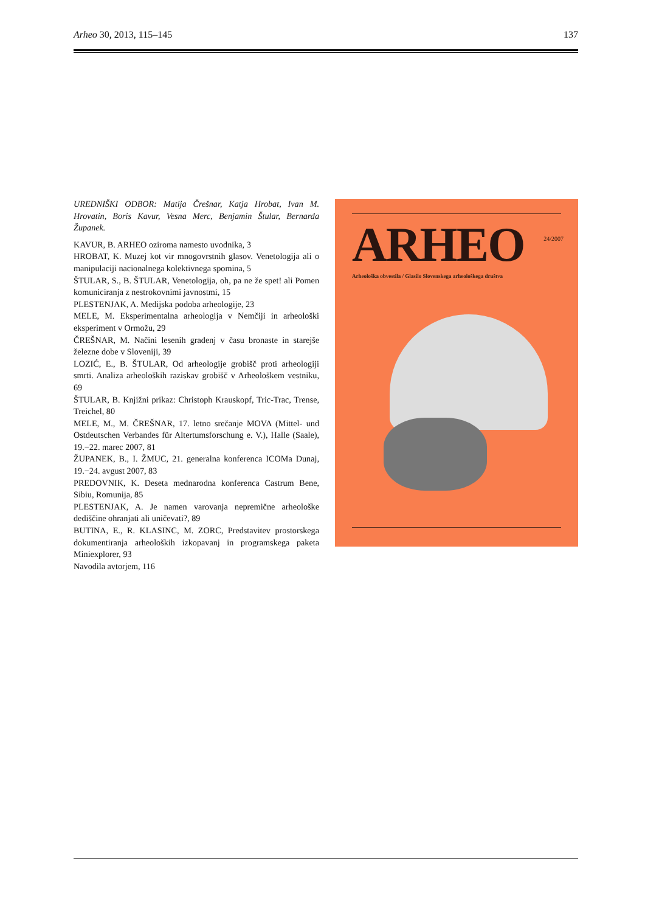Arheo 30, 2013, 115–145 137
UREDNIŠKI ODBOR: Matija Črešnar, Katja Hrobat, Ivan M. Hrovatin, Boris Kavur, Vesna Merc, Benjamin Štular, Bernarda Županek.
KAVUR, B. ARHEO oziroma namesto uvodnika, 3
HROBAT, K. Muzej kot vir mnogovrstnih glasov. Venetologija ali o manipulaciji nacionalnega kolektivnega spomina, 5
ŠTULAR, S., B. ŠTULAR, Venetologija, oh, pa ne že spet! ali Pomen komuniciranja z nestrokovnimi javnostmi, 15
PLESTENJAK, A. Medijska podoba arheologije, 23
MELE, M. Eksperimentalna arheologija v Nemčiji in arheološki eksperiment v Ormožu, 29
ČREŠNAR, M. Načini lesenih gradenj v času bronaste in starejše železne dobe v Sloveniji, 39
LOZIĆ, E., B. ŠTULAR, Od arheologije grobišč proti arheologiji smrti. Analiza arheoloških raziskav grobišč v Arheološkem vestniku, 69
ŠTULAR, B. Knjižni prikaz: Christoph Krauskopf, Tric-Trac, Trense, Treichel, 80
MELE, M., M. ČREŠNAR, 17. letno srečanje MOVA (Mittel- und Ostdeutschen Verbandes für Altertumsforschung e. V.), Halle (Saale), 19.−22. marec 2007, 81
ŽUPANEK, B., I. ŽMUC, 21. generalna konferenca ICOMa Dunaj, 19.−24. avgust 2007, 83
PREDOVNIK, K. Deseta mednarodna konferenca Castrum Bene, Sibiu, Romunija, 85
PLESTENJAK, A. Je namen varovanja nepremične arheološke dediščine ohranjati ali uničevati?, 89
BUTINA, E., R. KLASINC, M. ZORC, Predstavitev prostorskega dokumentiranja arheoloških izkopavanj in programskega paketa Miniexplorer, 93
Navodila avtorjem, 116
ARHEO 24/2007
Arheološka obvestila / Glasilo Slovenskega arheološkega društva